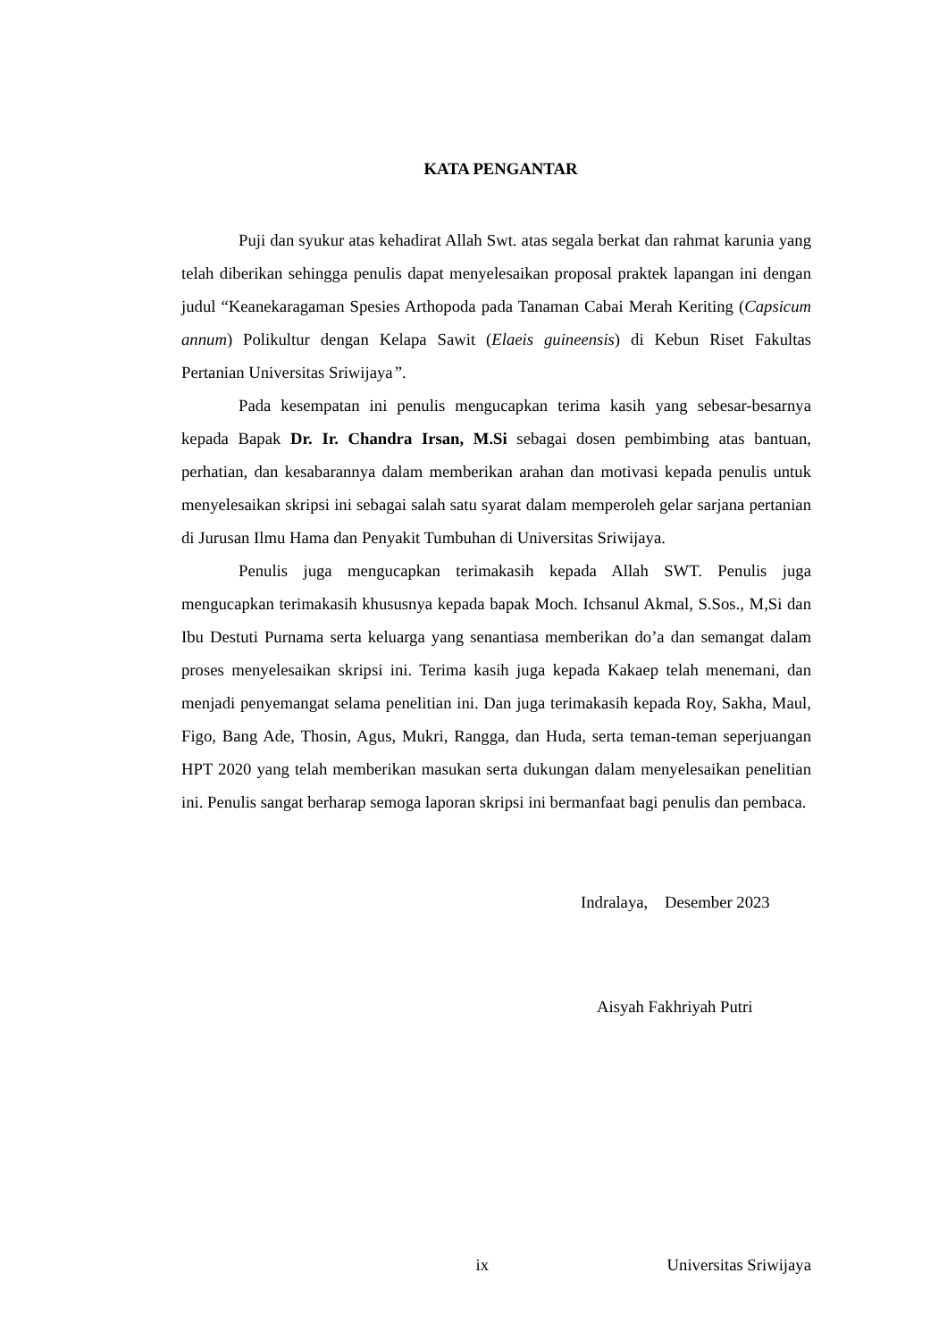KATA PENGANTAR
Puji dan syukur atas kehadirat Allah Swt. atas segala berkat dan rahmat karunia yang telah diberikan sehingga penulis dapat menyelesaikan proposal praktek lapangan ini dengan judul “Keanekaragaman Spesies Arthopoda pada Tanaman Cabai Merah Keriting (Capsicum annum) Polikultur dengan Kelapa Sawit (Elaeis guineensis) di Kebun Riset Fakultas Pertanian Universitas Sriwijaya”.
Pada kesempatan ini penulis mengucapkan terima kasih yang sebesar-besarnya kepada Bapak Dr. Ir. Chandra Irsan, M.Si sebagai dosen pembimbing atas bantuan, perhatian, dan kesabarannya dalam memberikan arahan dan motivasi kepada penulis untuk menyelesaikan skripsi ini sebagai salah satu syarat dalam memperoleh gelar sarjana pertanian di Jurusan Ilmu Hama dan Penyakit Tumbuhan di Universitas Sriwijaya.
Penulis juga mengucapkan terimakasih kepada Allah SWT. Penulis juga mengucapkan terimakasih khususnya kepada bapak Moch. Ichsanul Akmal, S.Sos., M,Si dan Ibu Destuti Purnama serta keluarga yang senantiasa memberikan do’a dan semangat dalam proses menyelesaikan skripsi ini. Terima kasih juga kepada Kakaep telah menemani, dan menjadi penyemangat selama penelitian ini. Dan juga terimakasih kepada Roy, Sakha, Maul, Figo, Bang Ade, Thosin, Agus, Mukri, Rangga, dan Huda, serta teman-teman seperjuangan HPT 2020 yang telah memberikan masukan serta dukungan dalam menyelesaikan penelitian ini. Penulis sangat berharap semoga laporan skripsi ini bermanfaat bagi penulis dan pembaca.
Indralaya, Desember 2023
Aisyah Fakhriyah Putri
ix Universitas Sriwijaya